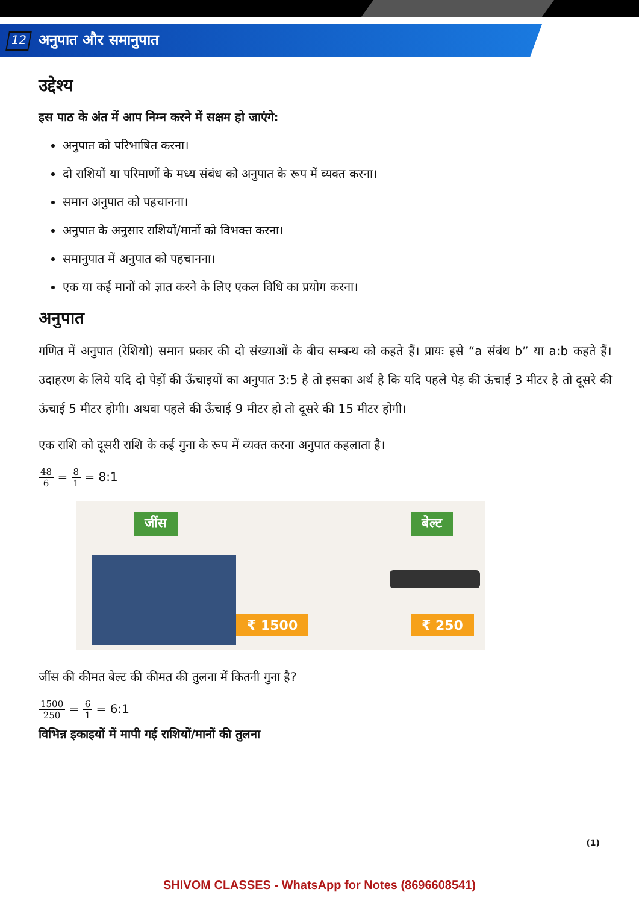12
अनुपात और समानुपात
उद्देश्य
इस पाठ के अंत में आप निम्न करने में सक्षम हो जाएंगे:
अनुपात को परिभाषित करना।
दो राशियों या परिमाणों के मध्य संबंध को अनुपात के रूप में व्यक्त करना।
समान अनुपात को पहचानना।
अनुपात के अनुसार राशियों/मानों को विभक्त करना।
समानुपात में अनुपात को पहचानना।
एक या कई मानों को ज्ञात करने के लिए एकल विधि का प्रयोग करना।
अनुपात
गणित में अनुपात (रेशियो) समान प्रकार की दो संख्याओं के बीच सम्बन्ध को कहते हैं। प्रायः इसे “a संबंध b” या a:b कहते हैं। उदाहरण के लिये यदि दो पेड़ों की ऊँचाइयों का अनुपात 3:5 है तो इसका अर्थ है कि यदि पहले पेड़ की ऊंचाई 3 मीटर है तो दूसरे की ऊंचाई 5 मीटर होगी। अथवा पहले की ऊँचाई 9 मीटर हो तो दूसरे की 15 मीटर होगी।
एक राशि को दूसरी राशि के कई गुना के रूप में व्यक्त करना अनुपात कहलाता है।
48 6 = 8 1 = 8:1
जींस बेल्ट
₹ 1500 ₹ 250
जींस की कीमत बेल्ट की कीमत की तुलना में कितनी गुना है?
1500 250 = 6 1 = 6:1
विभिन्न इकाइयों में मापी गई राशियों/मानों की तुलना
(1)
SHIVOM CLASSES - WhatsApp for Notes (8696608541)